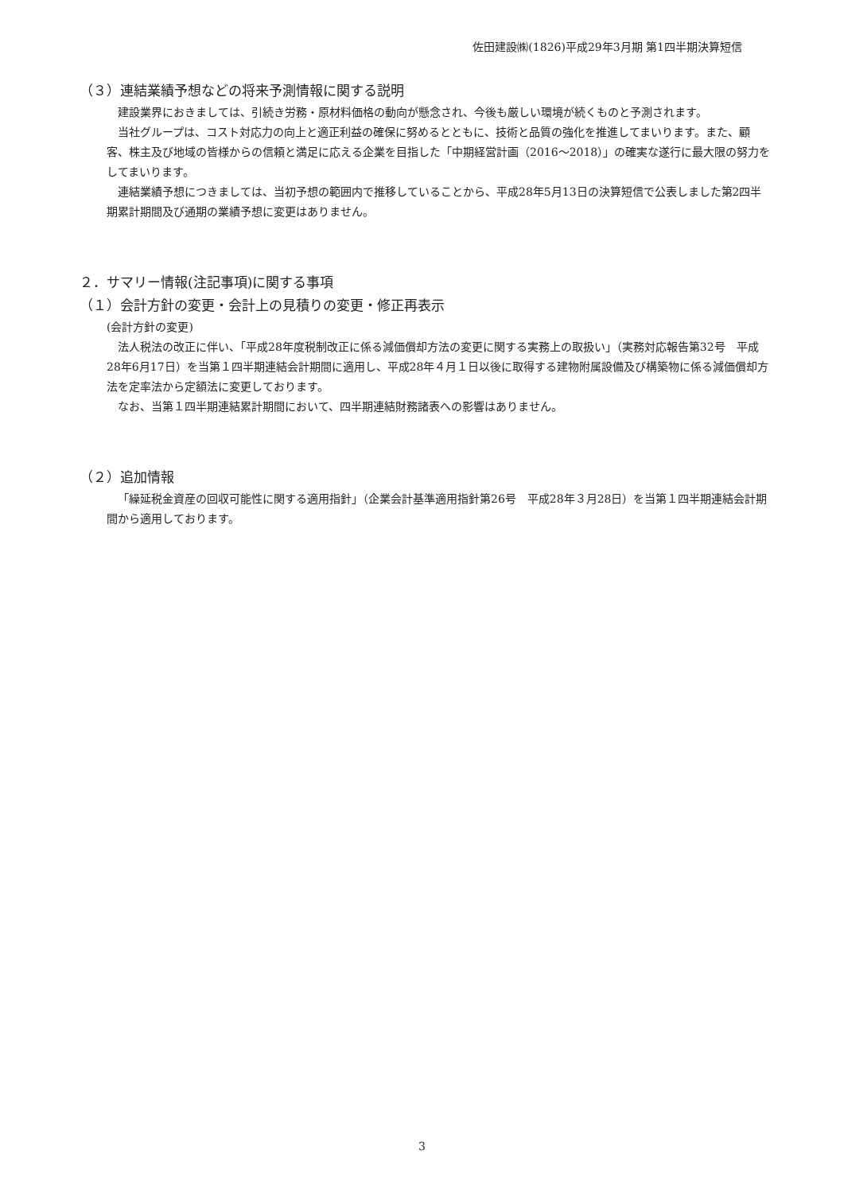佐田建設㈱(1826)平成29年3月期 第1四半期決算短信
（３）連結業績予想などの将来予測情報に関する説明
建設業界におきましては、引続き労務・原材料価格の動向が懸念され、今後も厳しい環境が続くものと予測されます。
当社グループは、コスト対応力の向上と適正利益の確保に努めるとともに、技術と品質の強化を推進してまいります。また、顧客、株主及び地域の皆様からの信頼と満足に応える企業を目指した「中期経営計画（2016～2018）」の確実な遂行に最大限の努力をしてまいります。
連結業績予想につきましては、当初予想の範囲内で推移していることから、平成28年5月13日の決算短信で公表しました第2四半期累計期間及び通期の業績予想に変更はありません。
２．サマリー情報(注記事項)に関する事項
（１）会計方針の変更・会計上の見積りの変更・修正再表示
(会計方針の変更)
法人税法の改正に伴い、「平成28年度税制改正に係る減価償却方法の変更に関する実務上の取扱い」（実務対応報告第32号　平成28年6月17日）を当第１四半期連結会計期間に適用し、平成28年４月１日以後に取得する建物附属設備及び構築物に係る減価償却方法を定率法から定額法に変更しております。
なお、当第１四半期連結累計期間において、四半期連結財務諸表への影響はありません。
（２）追加情報
「繰延税金資産の回収可能性に関する適用指針」（企業会計基準適用指針第26号　平成28年３月28日）を当第１四半期連結会計期間から適用しております。
3